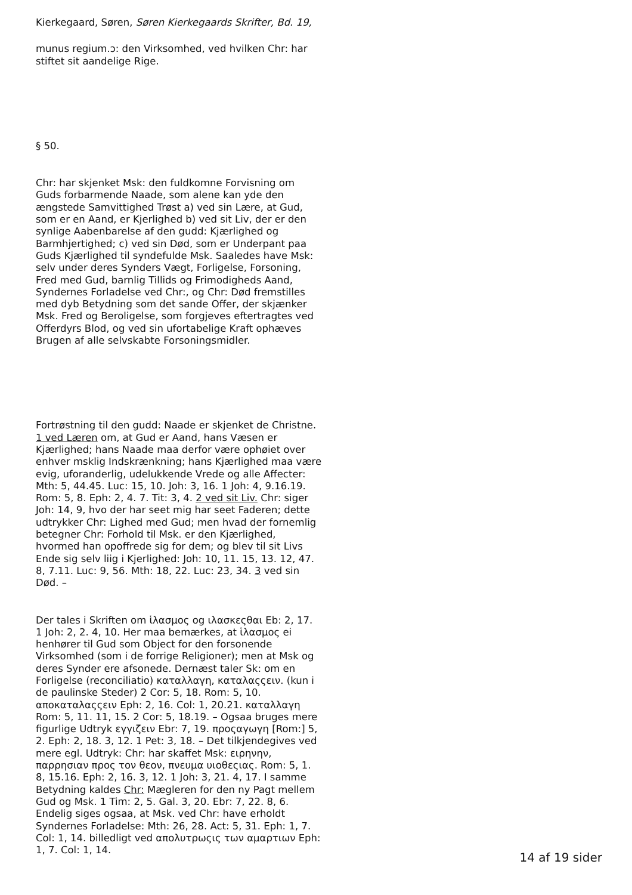Kierkegaard, Søren, Søren Kierkegaards Skrifter, Bd. 19,
munus regium.ɔ: den Virksomhed, ved hvilken Chr: har stiftet sit aandelige Rige.
§ 50.
Chr: har skjenket Msk: den fuldkomne Forvisning om Guds forbarmende Naade, som alene kan yde den ængstede Samvittighed Trøst a) ved sin Lære, at Gud, som er en Aand, er Kjerlighed b) ved sit Liv, der er den synlige Aabenbarelse af den gudd: Kjærlighed og Barmhjertighed; c) ved sin Død, som er Underpant paa Guds Kjærlighed til syndefulde Msk. Saaledes have Msk: selv under deres Synders Vægt, Forligelse, Forsoning, Fred med Gud, barnlig Tillids og Frimodigheds Aand, Syndernes Forladelse ved Chr:, og Chr: Død fremstilles med dyb Betydning som det sande Offer, der skjænker Msk. Fred og Beroligelse, som forgjeves eftertragtes ved Offerdyrs Blod, og ved sin ufortabelige Kraft ophæves Brugen af alle selvskabte Forsoningsmidler.
Fortrøstning til den gudd: Naade er skjenket de Christne. 1 ved Læren om, at Gud er Aand, hans Væsen er Kjærlighed; hans Naade maa derfor være ophøiet over enhver msklig Indskrænkning; hans Kjærlighed maa være evig, uforanderlig, udelukkende Vrede og alle Affecter: Mth: 5, 44.45. Luc: 15, 10. Joh: 3, 16. 1 Joh: 4, 9.16.19. Rom: 5, 8. Eph: 2, 4. 7. Tit: 3, 4. 2 ved sit Liv. Chr: siger Joh: 14, 9, hvo der har seet mig har seet Faderen; dette udtrykker Chr: Lighed med Gud; men hvad der fornemlig betegner Chr: Forhold til Msk. er den Kjærlighed, hvormed han opoffrede sig for dem; og blev til sit Livs Ende sig selv liig i Kjerlighed: Joh: 10, 11. 15, 13. 12, 47. 8, 7.11. Luc: 9, 56. Mth: 18, 22. Luc: 23, 34. 3 ved sin Død. –
Der tales i Skriften om ἱλασμος og ιλασκεςθαι Eb: 2, 17. 1 Joh: 2, 2. 4, 10. Her maa bemærkes, at ἱλασμος ei henhører til Gud som Object for den forsonende Virksomhed (som i de forrige Religioner); men at Msk og deres Synder ere afsonede. Dernæst taler Sk: om en Forligelse (reconciliatio) καταλλαγη, καταλαςςειν. (kun i de paulinske Steder) 2 Cor: 5, 18. Rom: 5, 10. αποκαταλαςςειν Eph: 2, 16. Col: 1, 20.21. καταλλαγη Rom: 5, 11. 11, 15. 2 Cor: 5, 18.19. – Ogsaa bruges mere figurlige Udtryk εγγιζειν Ebr: 7, 19. προςαγωγη [Rom:] 5, 2. Eph: 2, 18. 3, 12. 1 Pet: 3, 18. – Det tilkjendegives ved mere egl. Udtryk: Chr: har skaffet Msk: ειρηνην, παρρησιαν προς τον θεον, πνευμα υιοθεςιας. Rom: 5, 1. 8, 15.16. Eph: 2, 16. 3, 12. 1 Joh: 3, 21. 4, 17. I samme Betydning kaldes Chr: Mægleren for den ny Pagt mellem Gud og Msk. 1 Tim: 2, 5. Gal. 3, 20. Ebr: 7, 22. 8, 6. Endelig siges ogsaa, at Msk. ved Chr: have erholdt Syndernes Forladelse: Mth: 26, 28. Act: 5, 31. Eph: 1, 7. Col: 1, 14. billedligt ved απολυτρωςις των αμαρτιων Eph: 1, 7. Col: 1, 14.
14 af 19 sider